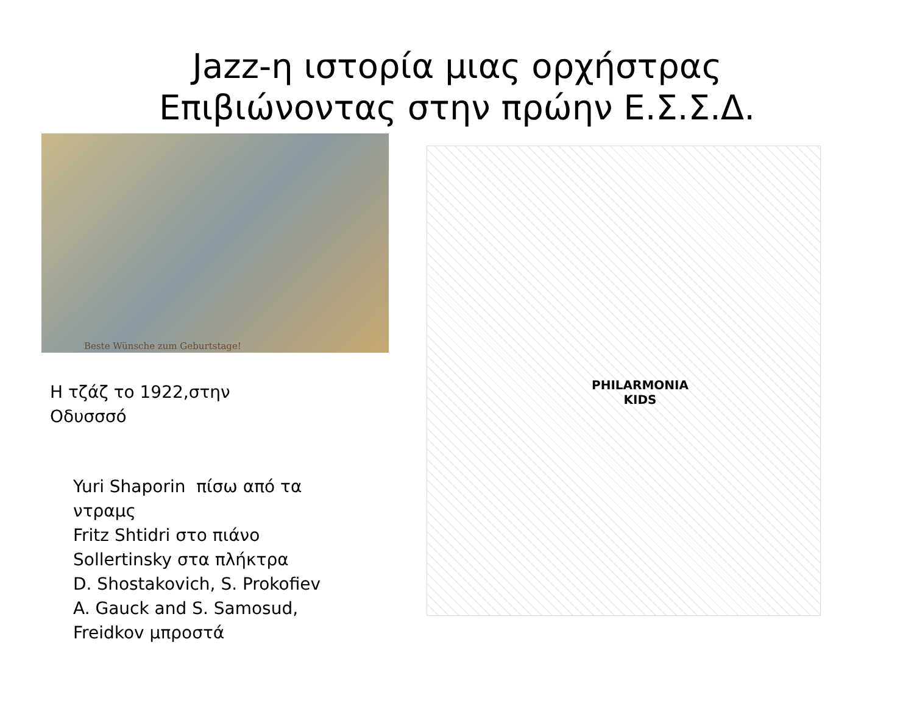Jazz-η ιστορία μιας ορχήστρας
Επιβιώνοντας στην πρώην Ε.Σ.Σ.Δ.
Beste Wünsche zum Geburtstage!
Η τζάζ το 1922,στην
Οδυσσσό
Yuri Shaporin πίσω από τα
ντραμς
Fritz Shtidri στο πιάνο
Sollertinsky στα πλήκτρα
D. Shostakovich, S. Prokofiev
A. Gauck and S. Samosud,
Freidkov μπροστά
PHILARMONIA
KIDS